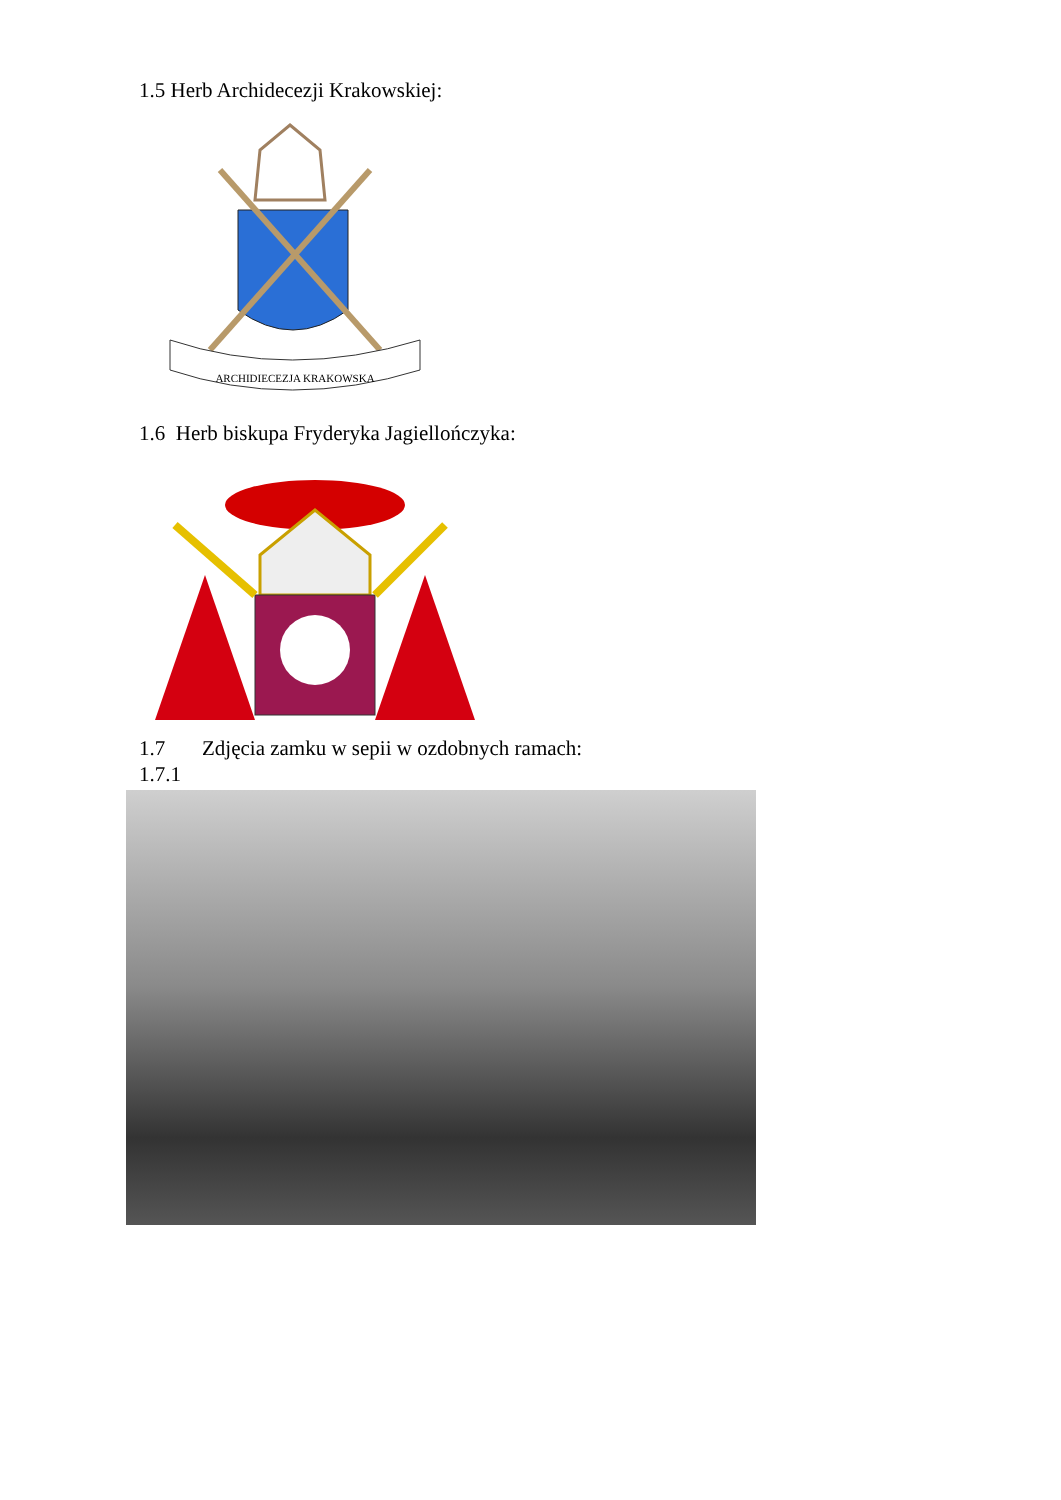1.5 Herb Archidecezji Krakowskiej:
ARCHIDIECEZJA KRAKOWSKA
1.6 Herb biskupa Fryderyka Jagiellończyka:
1.7 Zdjęcia zamku w sepii w ozdobnych ramach:
1.7.1